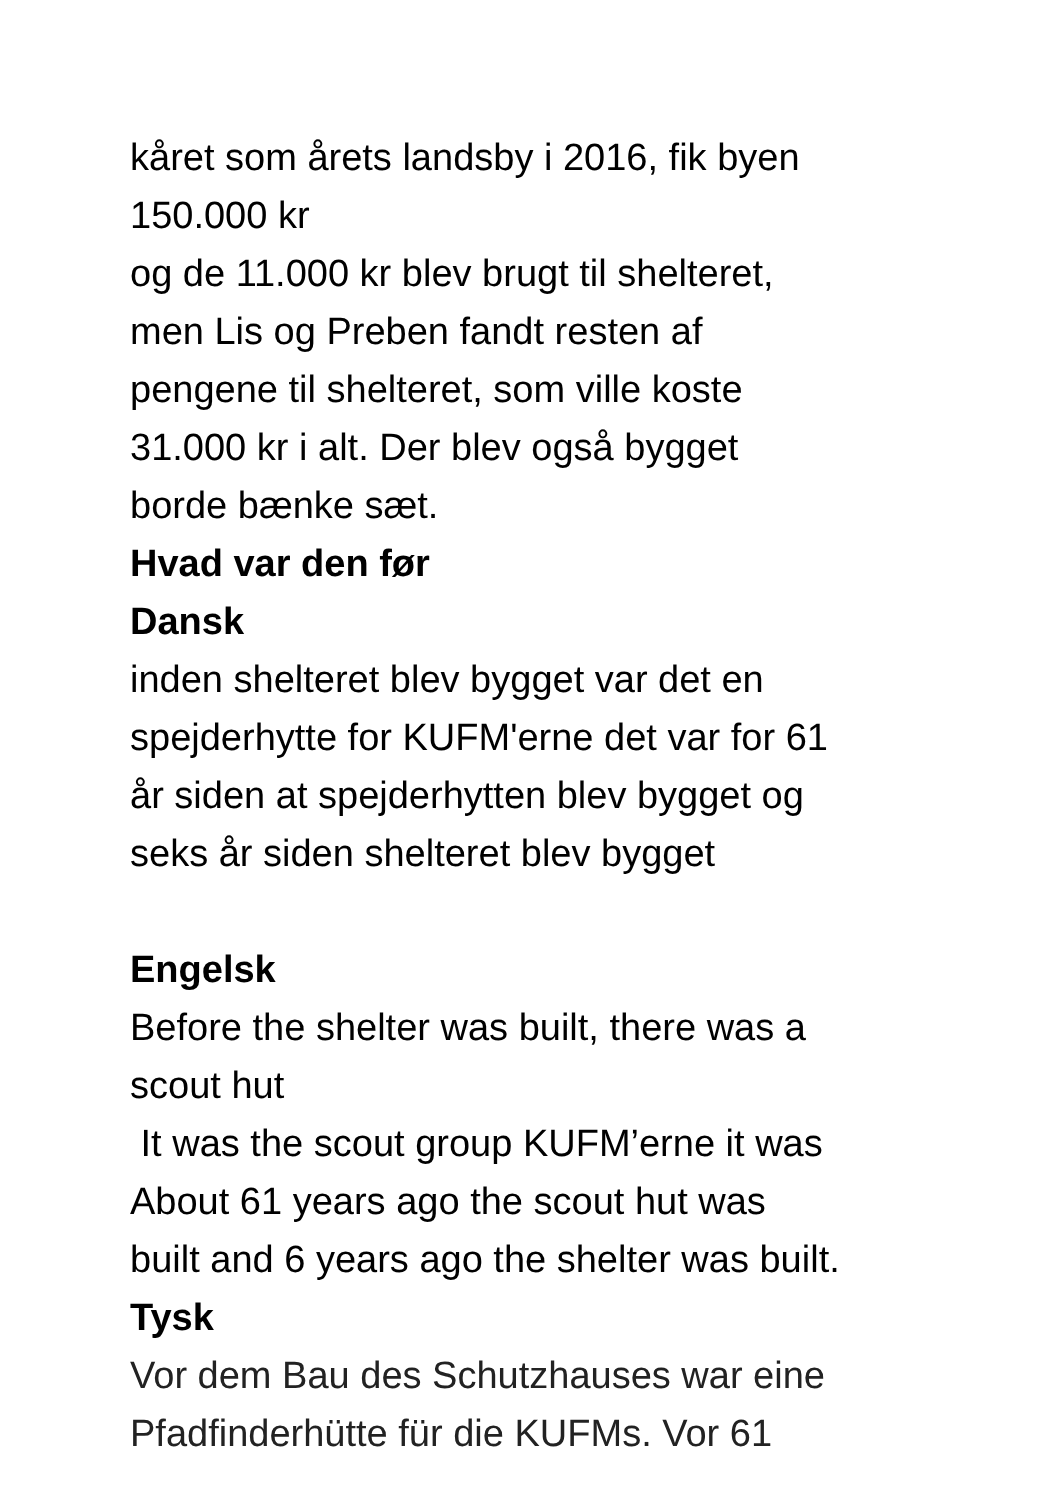kåret som årets landsby i 2016, fik byen
150.000 kr
og de 11.000 kr blev brugt til shelteret,
men Lis og Preben fandt resten af
pengene til shelteret, som ville koste
31.000 kr i alt. Der blev også bygget
borde bænke sæt.
Hvad var den før
Dansk
inden shelteret blev bygget var det en
spejderhytte for KUFM'erne det var for 61
år siden at spejderhytten blev bygget og
seks år siden shelteret blev bygget
Engelsk
Before the shelter was built, there was a
scout hut
It was the scout group KUFM’erne it was
About 61 years ago the scout hut was
built and 6 years ago the shelter was built.
Tysk
Vor dem Bau des Schutzhauses war eine
Pfadfinderhütte für die KUFMs. Vor 61